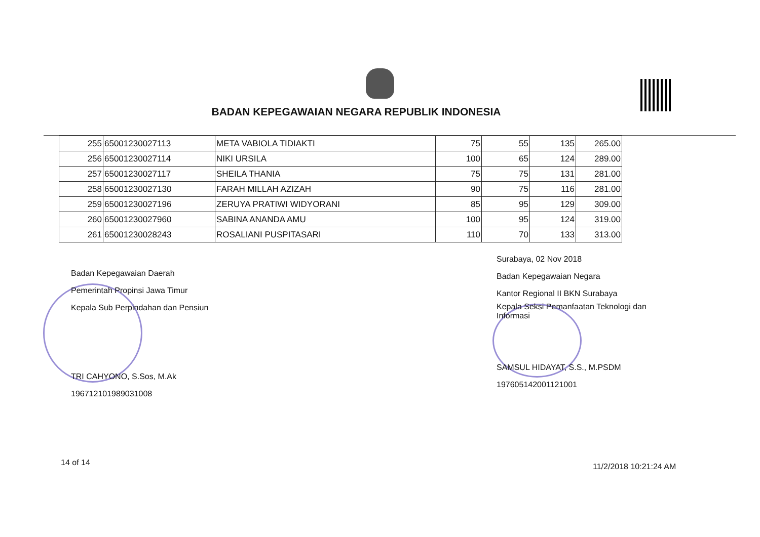BADAN KEPEGAWAIAN NEGARA REPUBLIK INDONESIA
| 255 | 65001230027113 | META VABIOLA TIDIAKTI | 75 | 55 | 135 | 265.00 |
| 256 | 65001230027114 | NIKI URSILA | 100 | 65 | 124 | 289.00 |
| 257 | 65001230027117 | SHEILA THANIA | 75 | 75 | 131 | 281.00 |
| 258 | 65001230027130 | FARAH MILLAH AZIZAH | 90 | 75 | 116 | 281.00 |
| 259 | 65001230027196 | ZERUYA PRATIWI WIDYORANI | 85 | 95 | 129 | 309.00 |
| 260 | 65001230027960 | SABINA ANANDA AMU | 100 | 95 | 124 | 319.00 |
| 261 | 65001230028243 | ROSALIANI PUSPITASARI | 110 | 70 | 133 | 313.00 |
Badan Kepegawaian Daerah
Pemerintah Propinsi Jawa Timur
Kepala Sub Perpindahan dan Pensiun
TRI CAHYONO, S.Sos, M.Ak
196712101989031008
Surabaya, 02 Nov 2018
Badan Kepegawaian Negara
Kantor Regional II BKN Surabaya
Kepala Seksi Pemanfaatan Teknologi dan
Informasi
SAMSUL HIDAYAT, S.S., M.PSDM
197605142001121001
14 of 14 11/2/2018 10:21:24 AM